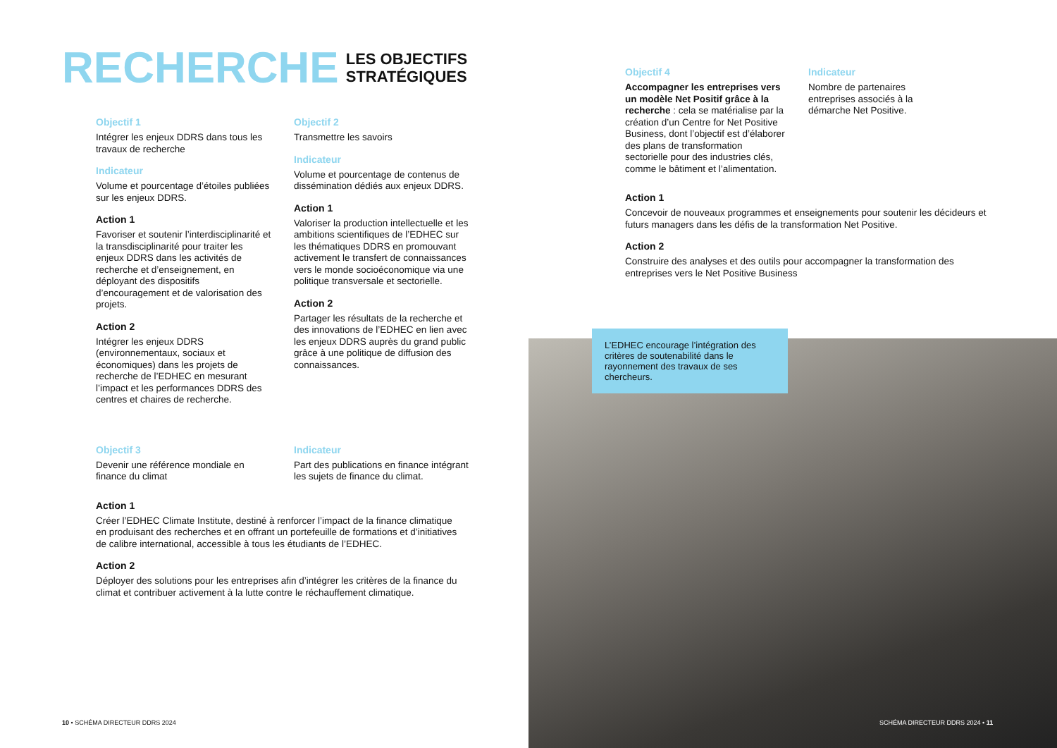RECHERCHE LES OBJECTIFS
STRATÉGIQUES
Objectif 1
Intégrer les enjeux DDRS dans tous les travaux de recherche
Indicateur
Volume et pourcentage d’étoiles publiées sur les enjeux DDRS.
Action 1
Favoriser et soutenir l’interdisciplinarité et la transdisciplinarité pour traiter les enjeux DDRS dans les activités de recherche et d’enseignement, en déployant des dispositifs d’encouragement et de valorisation des projets.
Action 2
Intégrer les enjeux DDRS (environnementaux, sociaux et économiques) dans les projets de recherche de l’EDHEC en mesurant l’impact et les performances DDRS des centres et chaires de recherche.
Objectif 2
Transmettre les savoirs
Indicateur
Volume et pourcentage de contenus de dissémination dédiés aux enjeux DDRS.
Action 1
Valoriser la production intellectuelle et les ambitions scientifiques de l’EDHEC sur les thématiques DDRS en promouvant activement le transfert de connaissances vers le monde socioéconomique via une politique transversale et sectorielle.
Action 2
Partager les résultats de la recherche et des innovations de l’EDHEC en lien avec les enjeux DDRS auprès du grand public grâce à une politique de diffusion des connaissances.
Objectif 3
Devenir une référence mondiale en finance du climat
Indicateur
Part des publications en finance intégrant les sujets de finance du climat.
Action 1
Créer l’EDHEC Climate Institute, destiné à renforcer l’impact de la finance climatique en produisant des recherches et en offrant un portefeuille de formations et d’initiatives de calibre international, accessible à tous les étudiants de l’EDHEC.
Action 2
Déployer des solutions pour les entreprises afin d’intégrer les critères de la finance du climat et contribuer activement à la lutte contre le réchauffement climatique.
10 • SCHÉMA DIRECTEUR DDRS 2024
Objectif 4
Accompagner les entreprises vers un modèle Net Positif grâce à la recherche : cela se matérialise par la création d’un Centre for Net Positive Business, dont l’objectif est d’élaborer des plans de transformation sectorielle pour des industries clés, comme le bâtiment et l’alimentation.
Indicateur
Nombre de partenaires entreprises associés à la démarche Net Positive.
Action 1
Concevoir de nouveaux programmes et enseignements pour soutenir les décideurs et futurs managers dans les défis de la transformation Net Positive.
Action 2
Construire des analyses et des outils pour accompagner la transformation des entreprises vers le Net Positive Business
L’EDHEC encourage l’intégration des critères de soutenabilité dans le rayonnement des travaux de ses chercheurs.
SCHÉMA DIRECTEUR DDRS 2024 • 11